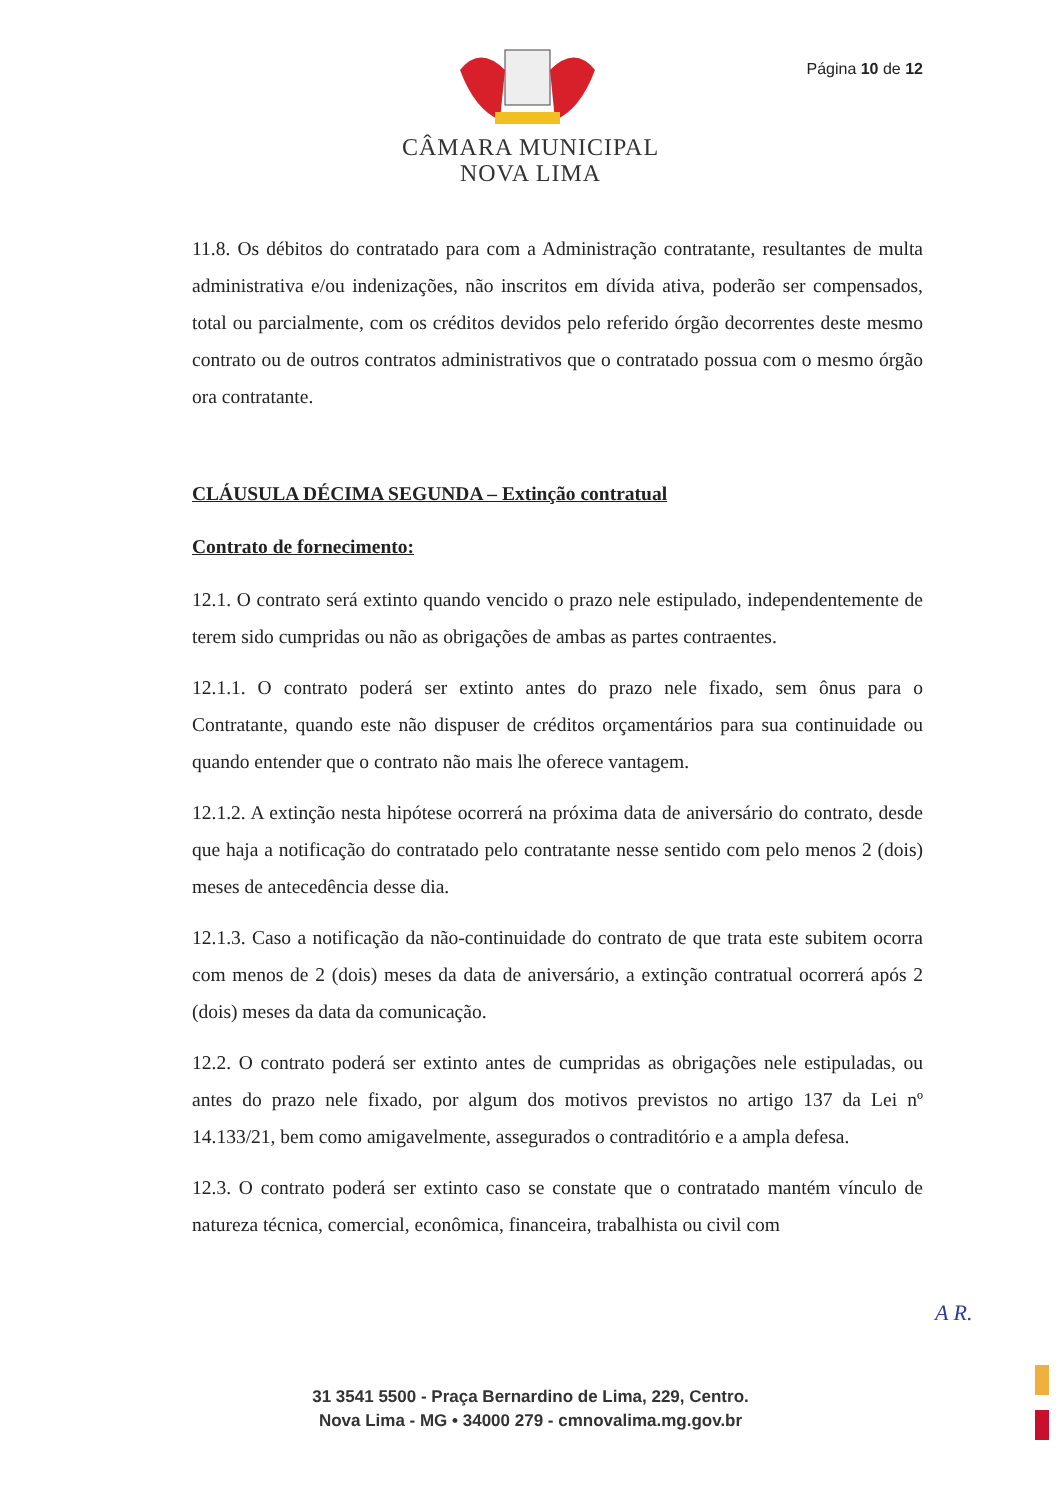Página 10 de 12
CÂMARA MUNICIPAL
NOVA LIMA
11.8. Os débitos do contratado para com a Administração contratante, resultantes de multa administrativa e/ou indenizações, não inscritos em dívida ativa, poderão ser compensados, total ou parcialmente, com os créditos devidos pelo referido órgão decorrentes deste mesmo contrato ou de outros contratos administrativos que o contratado possua com o mesmo órgão ora contratante.
CLÁUSULA DÉCIMA SEGUNDA – Extinção contratual
Contrato de fornecimento:
12.1. O contrato será extinto quando vencido o prazo nele estipulado, independentemente de terem sido cumpridas ou não as obrigações de ambas as partes contraentes.
12.1.1. O contrato poderá ser extinto antes do prazo nele fixado, sem ônus para o Contratante, quando este não dispuser de créditos orçamentários para sua continuidade ou quando entender que o contrato não mais lhe oferece vantagem.
12.1.2. A extinção nesta hipótese ocorrerá na próxima data de aniversário do contrato, desde que haja a notificação do contratado pelo contratante nesse sentido com pelo menos 2 (dois) meses de antecedência desse dia.
12.1.3. Caso a notificação da não-continuidade do contrato de que trata este subitem ocorra com menos de 2 (dois) meses da data de aniversário, a extinção contratual ocorrerá após 2 (dois) meses da data da comunicação.
12.2. O contrato poderá ser extinto antes de cumpridas as obrigações nele estipuladas, ou antes do prazo nele fixado, por algum dos motivos previstos no artigo 137 da Lei nº 14.133/21, bem como amigavelmente, assegurados o contraditório e a ampla defesa.
12.3. O contrato poderá ser extinto caso se constate que o contratado mantém vínculo de natureza técnica, comercial, econômica, financeira, trabalhista ou civil com
A R.
31 3541 5500 - Praça Bernardino de Lima, 229, Centro.
Nova Lima - MG • 34000 279 - cmnovalima.mg.gov.br